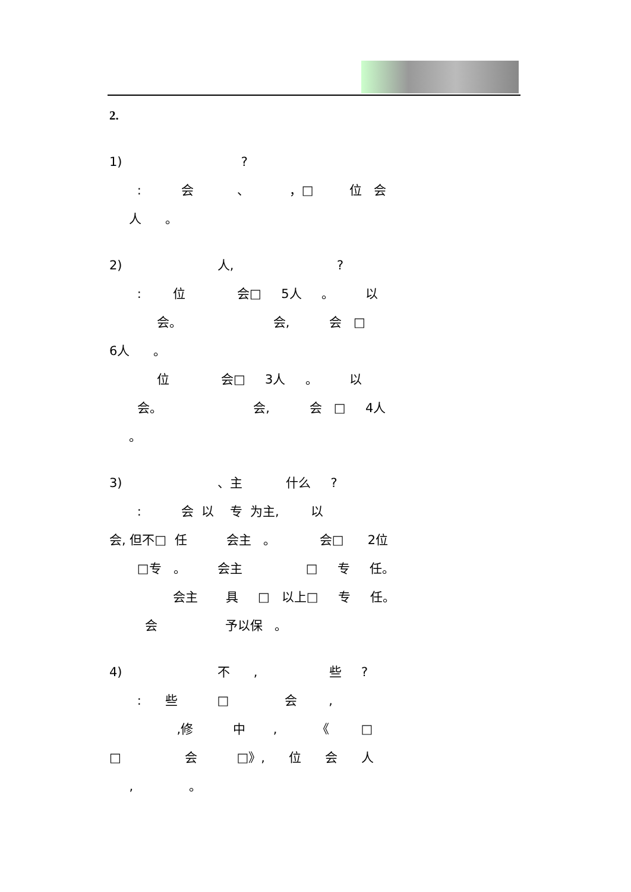2.
1) ?
: 会 、 ，□ 位 会
人 。
2) 人, ?
: 位 会□ 5人 。 以
会。 会, 会 □
6人 。
位 会□ 3人 。 以
会。 会, 会 □ 4人
。
3) 、主 什么 ?
: 会 以 专 为主, 以
会, 但不□ 任 会主 。 会□ 2位
□专 。 会主 □ 专 任。
会主 具 □ 以上□ 专 任。
会 予以保 。
4) 不 , 些 ?
: 些 □ 会 ,
,修 中 , 《 □
□ 会 □》, 位 会 人
, 。